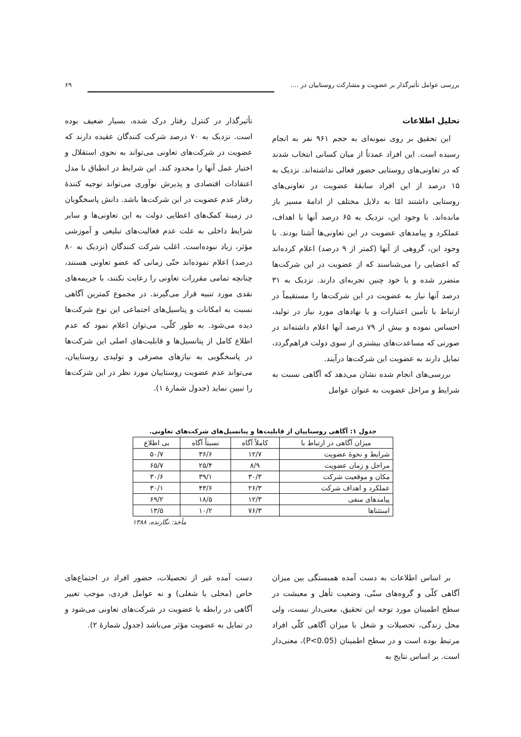بررسی عوامل تأثیرگذار بر عضویت و مشارکت روستاییان در .... ۶۹
تحلیل اطلاعات
این تحقیق بر روی نمونه‌ای به حجم ۹۶۱ نفر به انجام رسیده است. این افراد عمدتاً از میان کسانی انتخاب شدند که در تعاونی‌های روستایی حضور فعالی نداشته‌اند. نزدیک به ۱۵ درصد از این افراد سابقهٔ عضویت در تعاونی‌های روستایی داشتند امّا به دلایل مختلف از ادامهٔ مسیر باز مانده‌اند. با وجود این، نزدیک به ۶۵ درصد آنها با اهداف، عملکرد و پیامدهای عضویت در این تعاونی‌ها آشنا بودند. با وجود این، گروهی از آنها (کمتر از ۹ درصد) اعلام کرده‌اند که اعضایی را می‌شناسند که از عضویت در این شرکت‌ها متضرر شده و یا خود چنین تجربه‌ای دارند. نزدیک به ۳۱ درصد آنها نیاز به عضویت در این شرکت‌ها را مستقیماً در ارتباط با تأمین اعتبارات و یا نهادهای مورد نیاز در تولید، احساس نموده و بیش از ۷۹ درصد آنها اعلام داشته‌اند در صورتی که مساعدت‌های بیشتری از سوی دولت فراهم‌گردد، تمایل دارند به عضویت این شرکت‌ها درآیند.
بررسی‌های انجام شده نشان می‌دهد که آگاهی نسبت به شرایط و مراحل عضویت به عنوان عوامل
تأثیرگذار در کنترل رفتار درک شده، بسیار ضعیف بوده است. نزدیک به ۷۰ درصد شرکت کنندگان عقیده دارند که عضویت در شرکت‌های تعاونی می‌تواند به نحوی استقلال و اختیار عمل آنها را محدود کند. این شرایط در انطباق با مدل اعتقادات اقتصادی و پذیرش نوآوری می‌تواند توجیه کنندهٔ رفتار عدم عضویت در این شرکت‌ها باشد. دانش پاسخگویان در زمینهٔ کمک‌های اعطایی دولت به این تعاونی‌ها و سایر شرایط داخلی به علت عدم فعالیت‌های تبلیغی و آموزشی مؤثر، زیاد نبوده‌است. اغلب شرکت کنندگان (نزدیک به ۸۰ درصد) اعلام نموده‌اند حتّی زمانی که عضو تعاونی هستند، چنانچه تمامی مقررات تعاونی را رعایت نکنند، با جریمه‌های نقدی مورد تنبیه قرار می‌گیرند. در مجموع کمترین آگاهی نسبت به امکانات و پتاسیل‌های اجتماعی این نوع شرکت‌ها دیده می‌شود. به طور کلّی، می‌توان اعلام نمود که عدم اطلاع کامل از پتانسیل‌ها و قابلیت‌های اصلی این شرکت‌ها در پاسخگویی به نیازهای مصرفی و تولیدی روستاییان، می‌تواند عدم عضویت روستاییان مورد نظر در این شرکت‌ها را تبیین نماید (جدول شمارهٔ ۱).
جدول ۱: آگاهی روستاییان از قابلیت‌ها و پتانسیل‌های شرکت‌های تعاونی.
| میزان آگاهی در ارتباط با | کاملاً آگاه | نسبتاً آگاه | بی اطلاع |
| --- | --- | --- | --- |
| شرایط و نحوهٔ عضویت | ۱۲/۷ | ۳۶/۶ | ۵۰/۷ |
| مراحل و زمان عضویت | ۸/۹ | ۲۵/۴ | ۶۵/۷ |
| مکان و موقعیت شرکت | ۳۰/۳ | ۳۹/۱ | ۳۰/۶ |
| عملکرد و اهداف شرکت | ۲۶/۳ | ۴۳/۶ | ۳۰/۱ |
| پیامدهای منفی | ۱۲/۳ | ۱۸/۵ | ۶۹/۲ |
| استثناها | ۷۶/۳ | ۱۰/۲ | ۱۳/۵ |
مأخذ: نگارنده، ۱۳۸۸
بر اساس اطلاعات به دست آمده همبستگی بین میزان آگاهی کلّی و گروه‌های سنّی، وضعیت تأهل و معیشت در سطح اطمینان مورد توجه این تحقیق، معنی‌دار نیست، ولی محل زندگی، تحصیلات و شغل با میزان آگاهی کلّی افراد مرتبط بوده است و در سطح اطمینان (P<0.05)، معنی‌دار است. بر اساس نتایج به
دست آمده غیر از تحصیلات، حضور افراد در اجتماع‌های خاص (محلی یا شغلی) و نه عوامل فردی، موجب تغییر آگاهی در رابطه با عضویت در شرکت‌های تعاونی می‌شود و در تمایل به عضویت مؤثر می‌باشد (جدول شمارهٔ ۲).